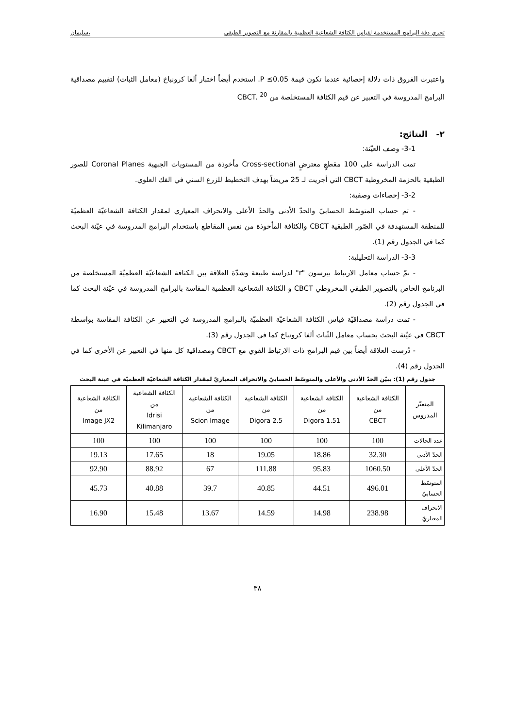تحري دقة البرامج المستخدمة لقياس الكثافة الشعاعية العظمية بالمقارنة مع التصوير الطبقي ،سليمان
واعتبرت الفروق ذات دلالة إحصائية عندما تكون قيمة P ≤0.05. استخدم أيضاً اختبار ألفا كرونباخ (معامل الثبات) لتقييم مصداقية البرامج المدروسة في التعبير عن قيم الكثافة المستخلصة من CBCT. <sup>20</sup>
٢- النتائج:
3-1- وصف العيّنة:
تمت الدراسة على 100 مقطعٍ معترضٍ Cross-sectional مأخوذة من المستويات الجبهية Coronal Planes للصور الطبقية بالحزمة المخروطية CBCT التي أجريت لـ 25 مريضاً بهدف التخطيط للزرع السني في الفك العلوي.
3-2- إحصاءات وصفية:
- تم حساب المتوسّط الحسابيّ والحدّ الأدنى والحدّ الأعلى والانحراف المعياري لمقدار الكثافة الشعاعيّة العظميّة للمنطقة المستهدفة في الصّور الطبقية CBCT والكثافة المأخوذة من نفس المقاطع باستخدام البرامج المدروسة في عيّنة البحث كما في الجدول رقم (1).
3-3- الدراسة التحليلية:
- تمّ حساب معامل الارتباط بيرسون "r" لدراسة طبيعة وشدّة العلاقة بين الكثافة الشعاعيّة العظميّة المستخلصة من البرنامج الخاص بالتصوير الطبقي المخروطي CBCT و الكثافة الشعاعية العظمية المقاسة بالبرامج المدروسة في عيّنة البحث كما في الجدول رقم (2).
- تمت دراسة مصداقيّة قياس الكثافة الشعاعيّة العظميّة بالبرامج المدروسة في التعبير عن الكثافة المقاسة بواسطة CBCT في عيّنة البحث بحساب معامل الثّبات ألفا كرونباخ كما في الجدول رقم (3).
- دُرست العلاقة أيضاً بين قيم البرامج ذات الارتباط القوي مع CBCT ومصداقية كل منها في التعبير عن الأخرى كما في الجدول رقم (4).
جدول رقم (1): يبيّن الحدّ الأدنى والأعلى والمتوسّط الحسابيّ والانحراف المعياريّ لمقدار الكثافة الشعاعيّة العظميّة في عينة البحث
| المتغيّر المدروس | الكثافة الشعاعية من CBCT | الكثافة الشعاعية من Digora 1.51 | الكثافة الشعاعية من Digora 2.5 | الكثافة الشعاعية من Scion Image | الكثافة الشعاعية من Idrisi Kilimanjaro | الكثافة الشعاعية من Image JX2 |
| --- | --- | --- | --- | --- | --- | --- |
| عدد الحالات | 100 | 100 | 100 | 100 | 100 | 100 |
| الحدّ الأدنى | 32.30 | 18.86 | 19.05 | 18 | 17.65 | 19.13 |
| الحدّ الأعلى | 1060.50 | 95.83 | 111.88 | 67 | 88.92 | 92.90 |
| المتوسّط الحسابيّ | 496.01 | 44.51 | 40.85 | 39.7 | 40.88 | 45.73 |
| الانحراف المعياريّ | 238.98 | 14.98 | 14.59 | 13.67 | 15.48 | 16.90 |
٣٨